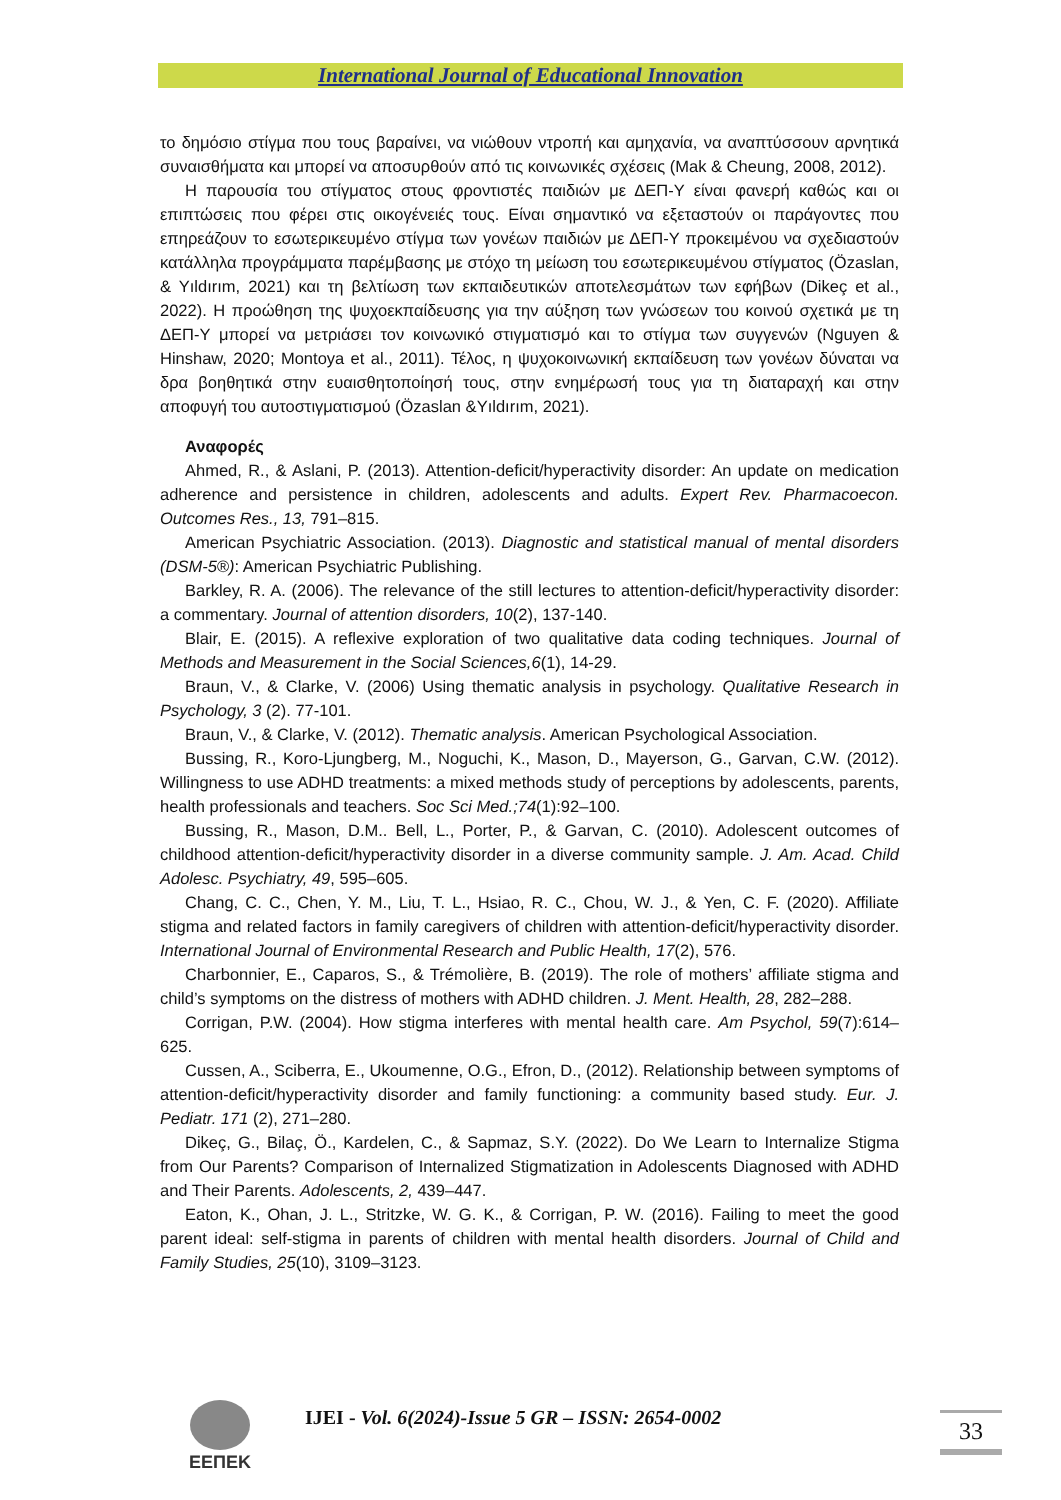International Journal of Educational Innovation
το δημόσιο στίγμα που τους βαραίνει, να νιώθουν ντροπή και αμηχανία, να αναπτύσσουν αρνητικά συναισθήματα και μπορεί να αποσυρθούν από τις κοινωνικές σχέσεις (Mak & Cheung, 2008, 2012).
Η παρουσία του στίγματος στους φροντιστές παιδιών με ΔΕΠ-Υ είναι φανερή καθώς και οι επιπτώσεις που φέρει στις οικογένειές τους. Είναι σημαντικό να εξεταστούν οι παράγοντες που επηρεάζουν το εσωτερικευμένο στίγμα των γονέων παιδιών με ΔΕΠ-Υ προκειμένου να σχεδιαστούν κατάλληλα προγράμματα παρέμβασης με στόχο τη μείωση του εσωτερικευμένου στίγματος (Özaslan, & Yıldırım, 2021) και τη βελτίωση των εκπαιδευτικών αποτελεσμάτων των εφήβων (Dikeç et al., 2022). Η προώθηση της ψυχοεκπαίδευσης για την αύξηση των γνώσεων του κοινού σχετικά με τη ΔΕΠ-Υ μπορεί να μετριάσει τον κοινωνικό στιγματισμό και το στίγμα των συγγενών (Nguyen & Hinshaw, 2020; Montoya et al., 2011). Τέλος, η ψυχοκοινωνική εκπαίδευση των γονέων δύναται να δρα βοηθητικά στην ευαισθητοποίησή τους, στην ενημέρωσή τους για τη διαταραχή και στην αποφυγή του αυτοστιγματισμού (Özaslan &Yıldırım, 2021).
Αναφορές
Ahmed, R., & Aslani, P. (2013). Attention-deficit/hyperactivity disorder: An update on medication adherence and persistence in children, adolescents and adults. Expert Rev. Pharmacoecon. Outcomes Res., 13, 791–815.
American Psychiatric Association. (2013). Diagnostic and statistical manual of mental disorders (DSM-5®): American Psychiatric Publishing.
Barkley, R. A. (2006). The relevance of the still lectures to attention-deficit/hyperactivity disorder: a commentary. Journal of attention disorders, 10(2), 137-140.
Blair, E. (2015). A reflexive exploration of two qualitative data coding techniques. Journal of Methods and Measurement in the Social Sciences,6(1), 14-29.
Braun, V., & Clarke, V. (2006) Using thematic analysis in psychology. Qualitative Research in Psychology, 3 (2). 77-101.
Braun, V., & Clarke, V. (2012). Thematic analysis. American Psychological Association.
Bussing, R., Koro-Ljungberg, M., Noguchi, K., Mason, D., Mayerson, G., Garvan, C.W. (2012). Willingness to use ADHD treatments: a mixed methods study of perceptions by adolescents, parents, health professionals and teachers. Soc Sci Med.;74(1):92–100.
Bussing, R., Mason, D.M.. Bell, L., Porter, P., & Garvan, C. (2010). Adolescent outcomes of childhood attention-deficit/hyperactivity disorder in a diverse community sample. J. Am. Acad. Child Adolesc. Psychiatry, 49, 595–605.
Chang, C. C., Chen, Y. M., Liu, T. L., Hsiao, R. C., Chou, W. J., & Yen, C. F. (2020). Affiliate stigma and related factors in family caregivers of children with attention-deficit/hyperactivity disorder. International Journal of Environmental Research and Public Health, 17(2), 576.
Charbonnier, E., Caparos, S., & Trémolière, B. (2019). The role of mothers’ affiliate stigma and child’s symptoms on the distress of mothers with ADHD children. J. Ment. Health, 28, 282–288.
Corrigan, P.W. (2004). How stigma interferes with mental health care. Am Psychol, 59(7):614–625.
Cussen, A., Sciberra, E., Ukoumenne, O.G., Efron, D., (2012). Relationship between symptoms of attention-deficit/hyperactivity disorder and family functioning: a community based study. Eur. J. Pediatr. 171 (2), 271–280.
Dikeç, G., Bilaç, Ö., Kardelen, C., & Sapmaz, S.Y. (2022). Do We Learn to Internalize Stigma from Our Parents? Comparison of Internalized Stigmatization in Adolescents Diagnosed with ADHD and Their Parents. Adolescents, 2, 439–447.
Eaton, K., Ohan, J. L., Stritzke, W. G. K., & Corrigan, P. W. (2016). Failing to meet the good parent ideal: self-stigma in parents of children with mental health disorders. Journal of Child and Family Studies, 25(10), 3109–3123.
ΕΕΠΕΚ
IJEI - Vol. 6(2024)-Issue 5 GR – ISSN: 2654-0002
33